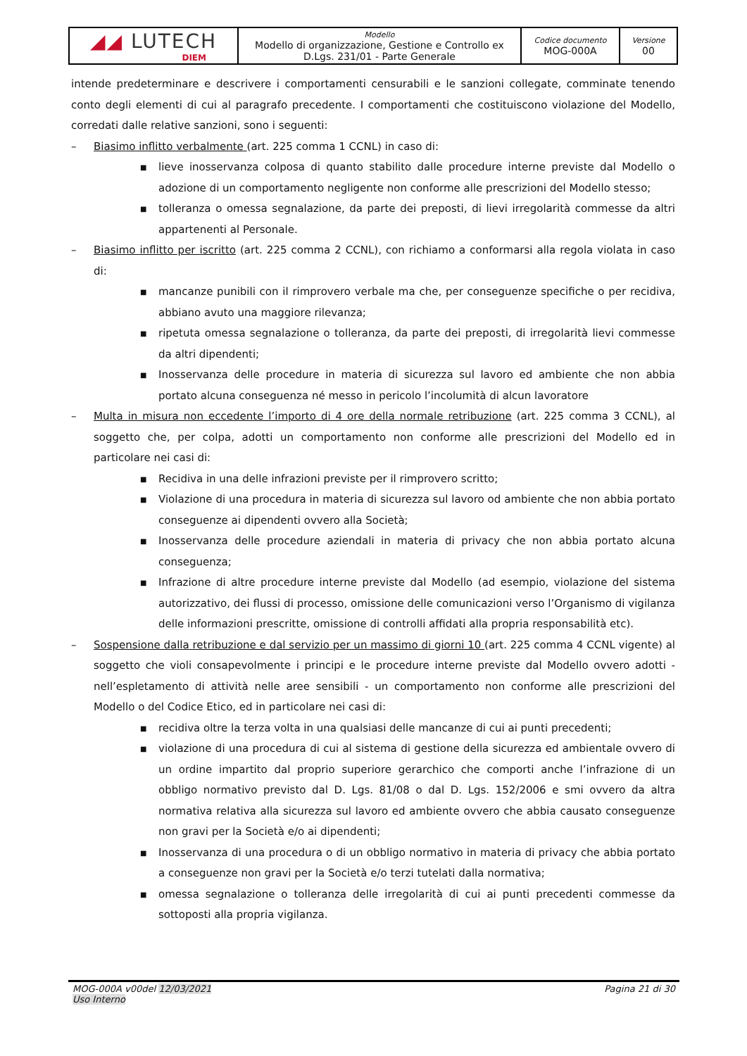| ◢◢ LUTECH DIEM | Modello Modello di organizzazione, Gestione e Controllo ex D.Lgs. 231/01 - Parte Generale | Codice documento MOG-000A | Versione 00 |
intende predeterminare e descrivere i comportamenti censurabili e le sanzioni collegate, comminate tenendo conto degli elementi di cui al paragrafo precedente. I comportamenti che costituiscono violazione del Modello, corredati dalle relative sanzioni, sono i seguenti:
– Biasimo inflitto verbalmente (art. 225 comma 1 CCNL) in caso di:
■
lieve inosservanza colposa di quanto stabilito dalle procedure interne previste dal Modello o adozione di un comportamento negligente non conforme alle prescrizioni del Modello stesso;
■
tolleranza o omessa segnalazione, da parte dei preposti, di lievi irregolarità commesse da altri appartenenti al Personale.
– Biasimo inflitto per iscritto (art. 225 comma 2 CCNL), con richiamo a conformarsi alla regola violata in caso di:
■
mancanze punibili con il rimprovero verbale ma che, per conseguenze specifiche o per recidiva, abbiano avuto una maggiore rilevanza;
■
ripetuta omessa segnalazione o tolleranza, da parte dei preposti, di irregolarità lievi commesse da altri dipendenti;
■
Inosservanza delle procedure in materia di sicurezza sul lavoro ed ambiente che non abbia portato alcuna conseguenza né messo in pericolo l’incolumità di alcun lavoratore
– Multa in misura non eccedente l’importo di 4 ore della normale retribuzione (art. 225 comma 3 CCNL), al soggetto che, per colpa, adotti un comportamento non conforme alle prescrizioni del Modello ed in particolare nei casi di:
■
Recidiva in una delle infrazioni previste per il rimprovero scritto;
■
Violazione di una procedura in materia di sicurezza sul lavoro od ambiente che non abbia portato conseguenze ai dipendenti ovvero alla Società;
■
Inosservanza delle procedure aziendali in materia di privacy che non abbia portato alcuna conseguenza;
■
Infrazione di altre procedure interne previste dal Modello (ad esempio, violazione del sistema autorizzativo, dei flussi di processo, omissione delle comunicazioni verso l’Organismo di vigilanza delle informazioni prescritte, omissione di controlli affidati alla propria responsabilità etc).
– Sospensione dalla retribuzione e dal servizio per un massimo di giorni 10 (art. 225 comma 4 CCNL vigente) al soggetto che violi consapevolmente i principi e le procedure interne previste dal Modello ovvero adotti - nell’espletamento di attività nelle aree sensibili - un comportamento non conforme alle prescrizioni del Modello o del Codice Etico, ed in particolare nei casi di:
■
recidiva oltre la terza volta in una qualsiasi delle mancanze di cui ai punti precedenti;
■
violazione di una procedura di cui al sistema di gestione della sicurezza ed ambientale ovvero di un ordine impartito dal proprio superiore gerarchico che comporti anche l’infrazione di un obbligo normativo previsto dal D. Lgs. 81/08 o dal D. Lgs. 152/2006 e smi ovvero da altra normativa relativa alla sicurezza sul lavoro ed ambiente ovvero che abbia causato conseguenze non gravi per la Società e/o ai dipendenti;
■
Inosservanza di una procedura o di un obbligo normativo in materia di privacy che abbia portato a conseguenze non gravi per la Società e/o terzi tutelati dalla normativa;
■
omessa segnalazione o tolleranza delle irregolarità di cui ai punti precedenti commesse da sottoposti alla propria vigilanza.
MOG-000A v00del 12/03/2021
Uso Interno
Pagina 21 di 30